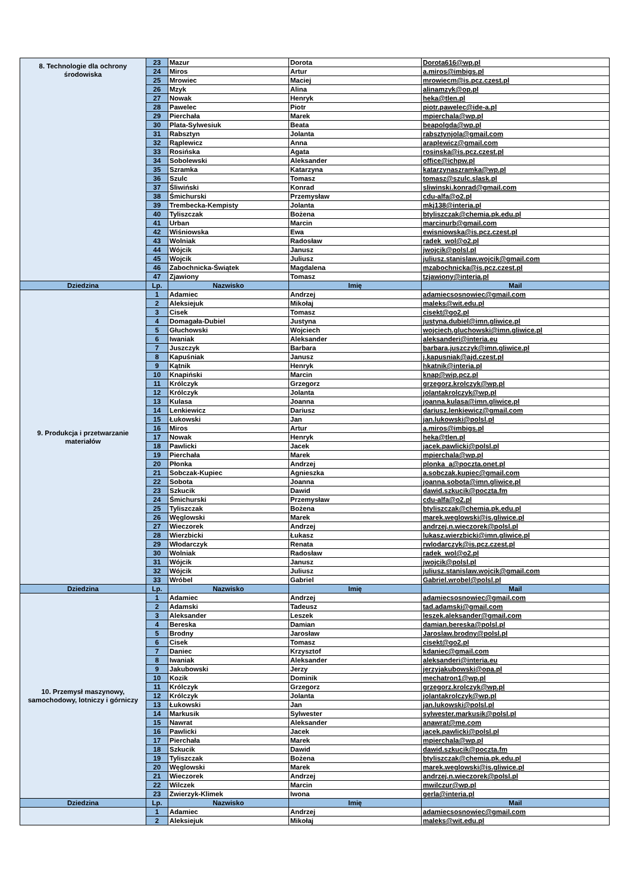| 8. Technologie dla ochrony środowiska | 23 | Mazur | Dorota | Dorota616@wp.pl |
| | 24 | Miros | Artur | a.miros@imbigs.pl |
| | 25 | Mrowiec | Maciej | mrowiecm@is.pcz.czest.pl |
| | 26 | Mzyk | Alina | alinamzyk@op.pl |
| | 27 | Nowak | Henryk | heka@tlen.pl |
| | 28 | Pawelec | Piotr | piotr.pawelec@ide-a.pl |
| | 29 | Pierchała | Marek | mpierchala@wp.pl |
| | 30 | Plata-Sylwesiuk | Beata | beapolgda@wp.pl |
| | 31 | Rabsztyn | Jolanta | rabsztynjola@gmail.com |
| | 32 | Rąplewicz | Anna | araplewicz@gmail.com |
| | 33 | Rosińska | Agata | rosinska@is.pcz.czest.pl |
| | 34 | Sobolewski | Aleksander | office@ichpw.pl |
| | 35 | Szramka | Katarzyna | katarzynaszramka@wp.pl |
| | 36 | Szulc | Tomasz | tomasz@szulc.slask.pl |
| | 37 | Śliwiński | Konrad | sliwinski.konrad@gmail.com |
| | 38 | Śmichurski | Przemysław | cdu-alfa@o2.pl |
| | 39 | Trembecka-Kempisty | Jolanta | mkj138@interia.pl |
| | 40 | Tyliszczak | Bożena | btyliszczak@chemia.pk.edu.pl |
| | 41 | Urban | Marcin | marcinurb@gmail.com |
| | 42 | Wiśniowska | Ewa | ewisniowska@is.pcz.czest.pl |
| | 43 | Wolniak | Radosław | radek_wol@o2.pl |
| | 44 | Wójcik | Janusz | jwojcik@polsl.pl |
| | 45 | Wojcik | Juliusz | juliusz.stanislaw.wojcik@gmail.com |
| | 46 | Zabochnicka-Świątek | Magdalena | mzabochnicka@is.pcz.czest.pl |
| | 47 | Zjawiony | Tomasz | tzjawiony@interia.pl |
| Dziedzina | Lp. | Nazwisko | Imię | Mail |
| 9. Produkcja i przetwarzanie materiałów | 1 | Adamiec | Andrzej | adamiecsosnowiec@gmail.com |
| | 2 | Aleksiejuk | Mikołaj | maleks@wit.edu.pl |
| | 3 | Cisek | Tomasz | cisekt@go2.pl |
| | 4 | Domagała-Dubiel | Justyna | justyna.dubiel@imn.gliwice.pl |
| | 5 | Głuchowski | Wojciech | wojciech.gluchowski@imn.gliwice.pl |
| | 6 | Iwaniak | Aleksander | aleksanderi@interia.eu |
| | 7 | Juszczyk | Barbara | barbara.juszczyk@imn.gliwice.pl |
| | 8 | Kapuśniak | Janusz | j.kapusniak@ajd.czest.pl |
| | 9 | Kątnik | Henryk | hkatnik@interia.pl |
| | 10 | Knapiński | Marcin | knap@wip.pcz.pl |
| | 11 | Królczyk | Grzegorz | grzegorz.krolczyk@wp.pl |
| | 12 | Królczyk | Jolanta | jolantakrolczyk@wp.pl |
| | 13 | Kulasa | Joanna | joanna.kulasa@imn.gliwice.pl |
| | 14 | Lenkiewicz | Dariusz | dariusz.lenkiewicz@gmail.com |
| | 15 | Łukowski | Jan | jan.lukowski@polsl.pl |
| | 16 | Miros | Artur | a.miros@imbigs.pl |
| | 17 | Nowak | Henryk | heka@tlen.pl |
| | 18 | Pawlicki | Jacek | jacek.pawlicki@polsl.pl |
| | 19 | Pierchała | Marek | mpierchala@wp.pl |
| | 20 | Płonka | Andrzej | plonka_a@poczta.onet.pl |
| | 21 | Sobczak-Kupiec | Agnieszka | a.sobczak.kupiec@gmail.com |
| | 22 | Sobota | Joanna | joanna.sobota@imn.gliwice.pl |
| | 23 | Szkucik | Dawid | dawid.szkucik@poczta.fm |
| | 24 | Śmichurski | Przemysław | cdu-alfa@o2.pl |
| | 25 | Tyliszczak | Bożena | btyliszczak@chemia.pk.edu.pl |
| | 26 | Węglowski | Marek | marek.weglowski@is.gliwice.pl |
| | 27 | Wieczorek | Andrzej | andrzej.n.wieczorek@polsl.pl |
| | 28 | Wierzbicki | Łukasz | lukasz.wierzbicki@imn.gliwice.pl |
| | 29 | Włodarczyk | Renata | rwlodarczyk@is.pcz.czest.pl |
| | 30 | Wolniak | Radosław | radek_wol@o2.pl |
| | 31 | Wójcik | Janusz | jwojcik@polsl.pl |
| | 32 | Wójcik | Juliusz | juliusz.stanislaw.wojcik@gmail.com |
| | 33 | Wróbel | Gabriel | Gabriel.wrobel@polsl.pl |
| Dziedzina | Lp. | Nazwisko | Imię | Mail |
| 10. Przemysł maszynowy, samochodowy, lotniczy i górniczy | 1 | Adamiec | Andrzej | adamiecsosnowiec@gmail.com |
| | 2 | Adamski | Tadeusz | tad.adamski@gmail.com |
| | 3 | Aleksander | Leszek | leszek.aleksander@gmail.com |
| | 4 | Bereska | Damian | damian.bereska@polsl.pl |
| | 5 | Brodny | Jarosław | Jaroslaw.brodny@polsl.pl |
| | 6 | Cisek | Tomasz | cisekt@go2.pl |
| | 7 | Daniec | Krzysztof | kdaniec@gmail.com |
| | 8 | Iwaniak | Aleksander | aleksanderi@interia.eu |
| | 9 | Jakubowski | Jerzy | jerzyjakubowski@opa.pl |
| | 10 | Kozik | Dominik | mechatron1@wp.pl |
| | 11 | Królczyk | Grzegorz | grzegorz.krolczyk@wp.pl |
| | 12 | Królczyk | Jolanta | jolantakrolczyk@wp.pl |
| | 13 | Łukowski | Jan | jan.lukowski@polsl.pl |
| | 14 | Markusik | Sylwester | sylwester.markusik@polsl.pl |
| | 15 | Nawrat | Aleksander | anawrat@me.com |
| | 16 | Pawlicki | Jacek | jacek.pawlicki@polsl.pl |
| | 17 | Pierchała | Marek | mpierchala@wp.pl |
| | 18 | Szkucik | Dawid | dawid.szkucik@poczta.fm |
| | 19 | Tyliszczak | Bożena | btyliszczak@chemia.pk.edu.pl |
| | 20 | Węglowski | Marek | marek.weglowski@is.gliwice.pl |
| | 21 | Wieczorek | Andrzej | andrzej.n.wieczorek@polsl.pl |
| | 22 | Wilczek | Marcin | mwilczur@wp.pl |
| | 23 | Zwierzyk-Klimek | Iwona | gerla@interia.pl |
| Dziedzina | Lp. | Nazwisko | Imię | Mail |
| | 1 | Adamiec | Andrzej | adamiecsosnowiec@gmail.com |
| | 2 | Aleksiejuk | Mikołaj | maleks@wit.edu.pl |